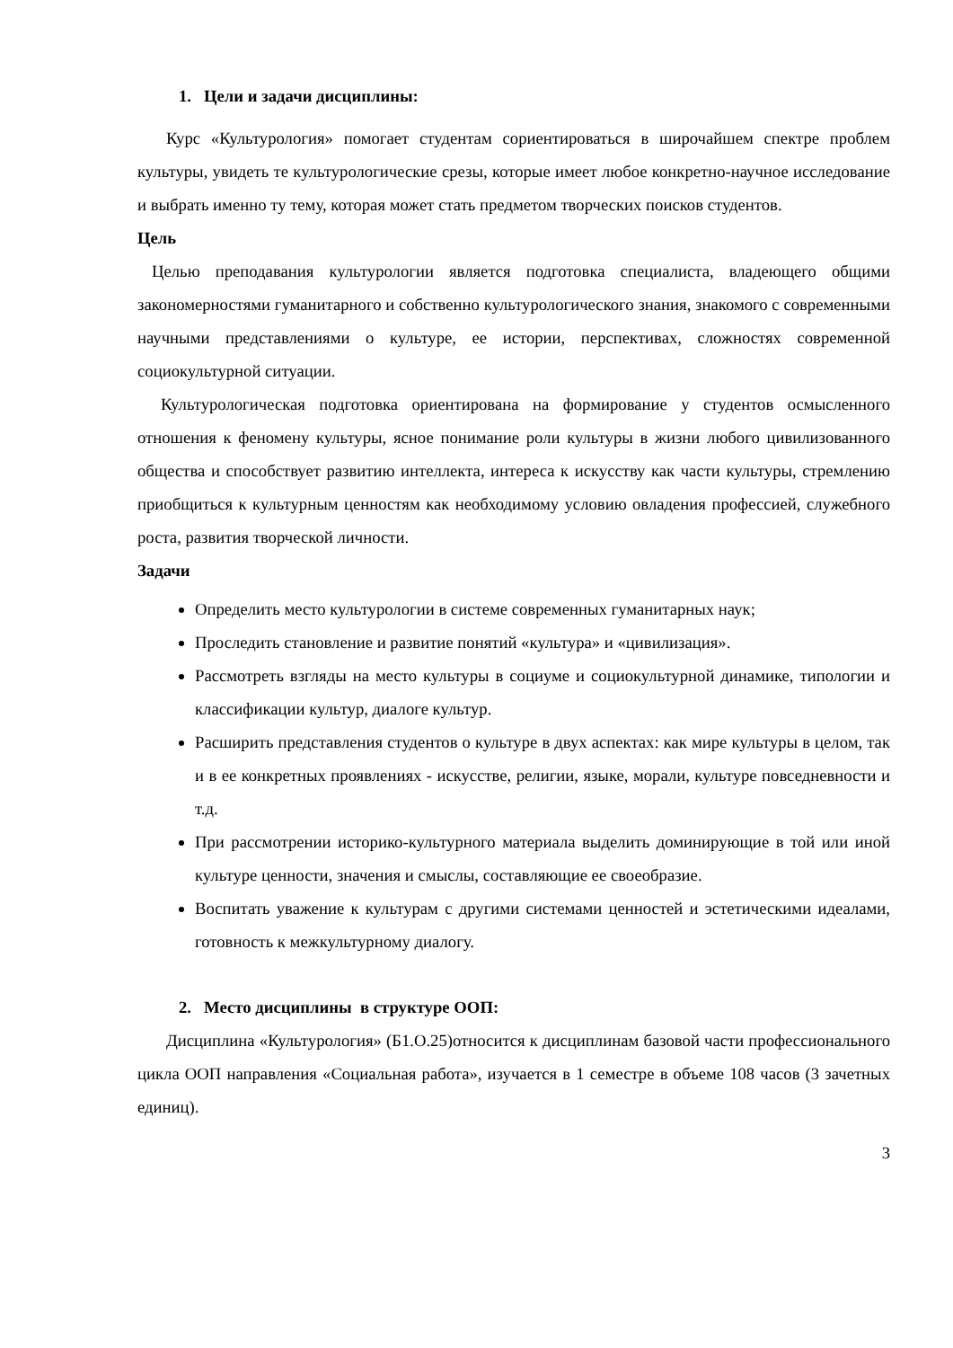1. Цели и задачи дисциплины:
Курс «Культурология» помогает студентам сориентироваться в широчайшем спектре проблем культуры, увидеть те культурологические срезы, которые имеет любое конкретно-научное исследование и выбрать именно ту тему, которая может стать предметом творческих поисков студентов.
Цель
Целью преподавания культурологии является подготовка специалиста, владеющего общими закономерностями гуманитарного и собственно культурологического знания, знакомого с современными научными представлениями о культуре, ее истории, перспективах, сложностях современной социокультурной ситуации.
Культурологическая подготовка ориентирована на формирование у студентов осмысленного отношения к феномену культуры, ясное понимание роли культуры в жизни любого цивилизованного общества и способствует развитию интеллекта, интереса к искусству как части культуры, стремлению приобщиться к культурным ценностям как необходимому условию овладения профессией, служебного роста, развития творческой личности.
Задачи
Определить место культурологии в системе современных гуманитарных наук;
Проследить становление и развитие понятий «культура» и «цивилизация».
Рассмотреть взгляды на место культуры в социуме и социокультурной динамике, типологии и классификации культур, диалоге культур.
Расширить представления студентов о культуре в двух аспектах: как мире культуры в целом, так и в ее конкретных проявлениях - искусстве, религии, языке, морали, культуре повседневности и т.д.
При рассмотрении историко-культурного материала выделить доминирующие в той или иной культуре ценности, значения и смыслы, составляющие ее своеобразие.
Воспитать уважение к культурам с другими системами ценностей и эстетическими идеалами, готовность к межкультурному диалогу.
2. Место дисциплины в структуре ООП:
Дисциплина «Культурология» (Б1.О.25)относится к дисциплинам базовой части профессионального цикла ООП направления «Социальная работа», изучается в 1 семестре в объеме 108 часов (3 зачетных единиц).
3